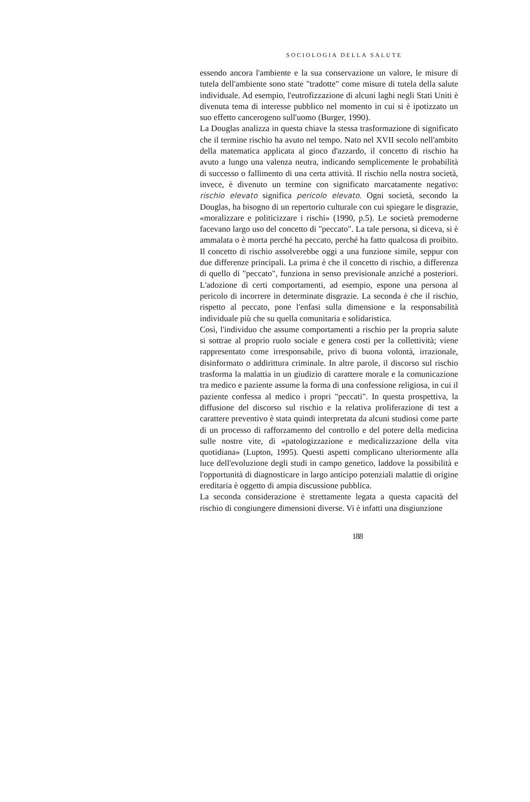SOCIOLOGIA DELLA SALUTE
essendo ancora l'ambiente e la sua conservazione un valore, le misure di tutela dell'ambiente sono state "tradotte" come misure di tutela della salute individuale. Ad esempio, l'eutrofizzazione di alcuni laghi negli Stati Uniti è divenuta tema di interesse pubblico nel momento in cui si è ipotizzato un suo effetto cancerogeno sull'uomo (Burger, 1990).
La Douglas analizza in questa chiave la stessa trasformazione di significato che il termine rischio ha avuto nel tempo. Nato nel XVII secolo nell'ambito della matematica applicata al gioco d'azzardo, il concetto di rischio ha avuto a lungo una valenza neutra, indicando semplicemente le probabilità di successo o fallimento di una certa attività. Il rischio nella nostra società, invece, è divenuto un termine con significato marcatamente negativo: rischio elevato significa pericolo elevato. Ogni società, secondo la Douglas, ha bisogno di un repertorio culturale con cui spiegare le disgrazie, «moralizzare e politicizzare i rischi» (1990, p.5). Le società premoderne facevano largo uso del concetto di "peccato". La tale persona, si diceva, si è ammalata o è morta perché ha peccato, perché ha fatto qualcosa di proibito. Il concetto di rischio assolverebbe oggi a una funzione simile, seppur con due differenze principali. La prima è che il concetto di rischio, a differenza di quello di "peccato", funziona in senso previsionale anziché a posteriori. L'adozione di certi comportamenti, ad esempio, espone una persona al pericolo di incorrere in determinate disgrazie. La seconda è che il rischio, rispetto al peccato, pone l'enfasi sulla dimensione e la responsabilità individuale più che su quella comunitaria e solidaristica.
Così, l'individuo che assume comportamenti a rischio per la propria salute si sottrae al proprio ruolo sociale e genera costi per la collettività; viene rappresentato come irresponsabile, privo di buona volontà, irrazionale, disinformato o addirittura criminale. In altre parole, il discorso sul rischio trasforma la malattia in un giudizio di carattere morale e la comunicazione tra medico e paziente assume la forma di una confessione religiosa, in cui il paziente confessa al medico i propri "peccati". In questa prospettiva, la diffusione del discorso sul rischio e la relativa proliferazione di test a carattere preventivo è stata quindi interpretata da alcuni studiosi come parte di un processo di rafforzamento del controllo e del potere della medicina sulle nostre vite, di «patologizzazione e medicalizzazione della vita quotidiana» (Lupton, 1995). Questi aspetti complicano ulteriormente alla luce dell'evoluzione degli studi in campo genetico, laddove la possibilità e l'opportunità di diagnosticare in largo anticipo potenziali malattie di origine ereditaria è oggetto di ampia discussione pubblica.
La seconda considerazione è strettamente legata a questa capacità del rischio di congiungere dimensioni diverse. Vi è infatti una disgiunzione
188